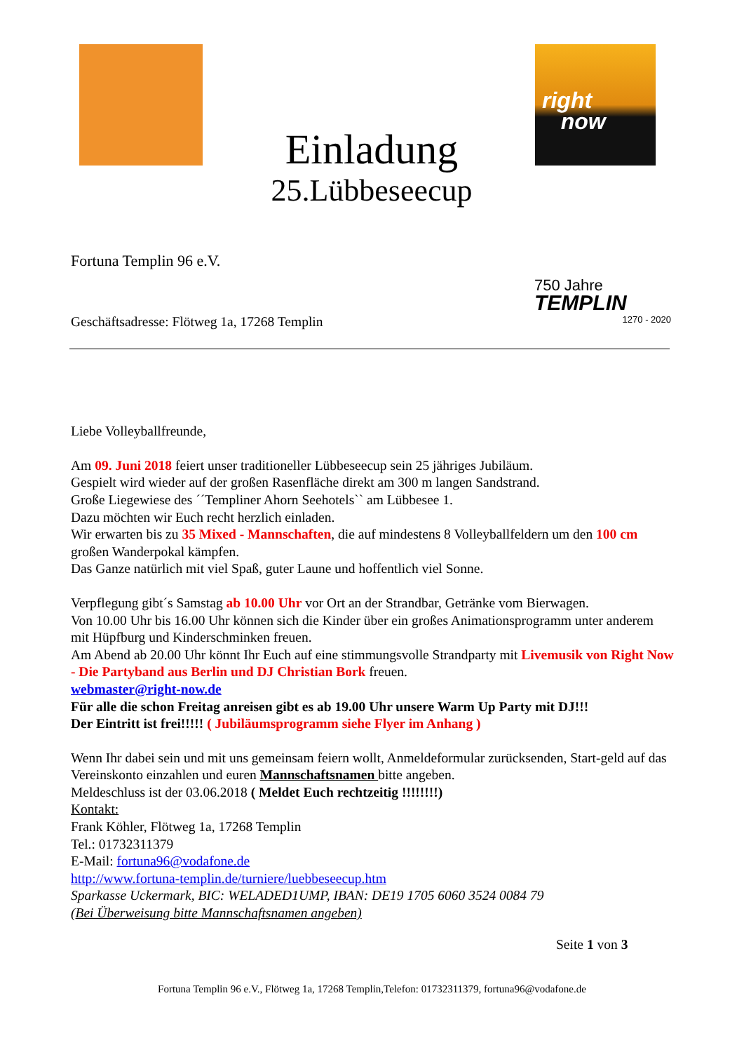Einladung
25.Lübbeseecup
right
now
750 Jahre
TEMPLIN
1270 - 2020
Fortuna Templin 96 e.V.
Geschäftsadresse: Flötweg 1a, 17268 Templin
Liebe Volleyballfreunde,
Am 09. Juni 2018 feiert unser traditioneller Lübbeseecup sein 25 jähriges Jubiläum.
Gespielt wird wieder auf der großen Rasenfläche direkt am 300 m langen Sandstrand.
Große Liegewiese des ´´Templiner Ahorn Seehotels`` am Lübbesee 1.
Dazu möchten wir Euch recht herzlich einladen.
Wir erwarten bis zu 35 Mixed - Mannschaften, die auf mindestens 8 Volleyballfeldern um den 100 cm großen Wanderpokal kämpfen.
Das Ganze natürlich mit viel Spaß, guter Laune und hoffentlich viel Sonne.
Verpflegung gibt´s Samstag ab 10.00 Uhr vor Ort an der Strandbar, Getränke vom Bierwagen.
Von 10.00 Uhr bis 16.00 Uhr können sich die Kinder über ein großes Animationsprogramm unter anderem mit Hüpfburg und Kinderschminken freuen.
Am Abend ab 20.00 Uhr könnt Ihr Euch auf eine stimmungsvolle Strandparty mit Livemusik von Right Now - Die Partyband aus Berlin und DJ Christian Bork freuen.
webmaster@right-now.de
Für alle die schon Freitag anreisen gibt es ab 19.00 Uhr unsere Warm Up Party mit DJ!!!
Der Eintritt ist frei!!!!! ( Jubiläumsprogramm siehe Flyer im Anhang )
Wenn Ihr dabei sein und mit uns gemeinsam feiern wollt, Anmeldeformular zurücksenden, Start-geld auf das Vereinskonto einzahlen und euren Mannschaftsnamen bitte angeben.
Meldeschluss ist der 03.06.2018 ( Meldet Euch rechtzeitig !!!!!!!!)
Kontakt:
Frank Köhler, Flötweg 1a, 17268 Templin
Tel.: 01732311379
E-Mail: fortuna96@vodafone.de
http://www.fortuna-templin.de/turniere/luebbeseecup.htm
Sparkasse Uckermark, BIC: WELADED1UMP, IBAN: DE19 1705 6060 3524 0084 79
(Bei Überweisung bitte Mannschaftsnamen angeben)
Seite 1 von 3
Fortuna Templin 96 e.V., Flötweg 1a, 17268 Templin,Telefon: 01732311379, fortuna96@vodafone.de